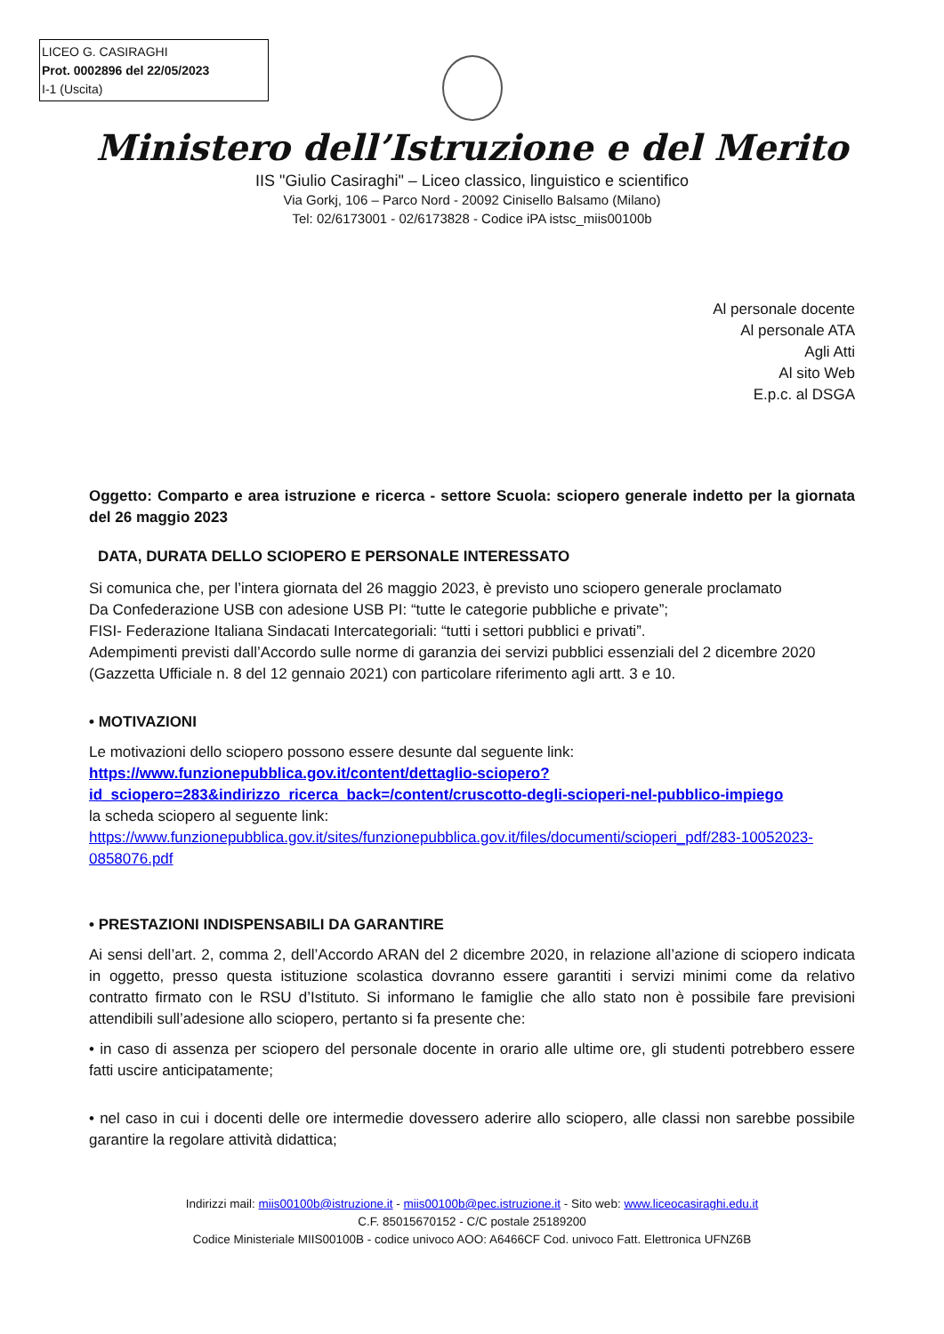LICEO G. CASIRAGHI
Prot. 0002896 del 22/05/2023
I-1 (Uscita)
Ministero dell’Istruzione e del Merito
IIS "Giulio Casiraghi" – Liceo classico, linguistico e scientifico
Via Gorkj, 106 – Parco Nord - 20092 Cinisello Balsamo (Milano)
Tel: 02/6173001 - 02/6173828 - Codice iPA istsc_miis00100b
Al personale docente
Al personale ATA
Agli Atti
Al sito Web
E.p.c. al DSGA
Oggetto: Comparto e area istruzione e ricerca - settore Scuola: sciopero generale indetto per la giornata del 26 maggio 2023
DATA, DURATA DELLO SCIOPERO E PERSONALE INTERESSATO
Si comunica che, per l’intera giornata del 26 maggio 2023, è previsto uno sciopero generale proclamato
Da Confederazione USB con adesione USB PI: “tutte le categorie pubbliche e private”;
FISI- Federazione Italiana Sindacati Intercategoriali: “tutti i settori pubblici e privati”.
Adempimenti previsti dall’Accordo sulle norme di garanzia dei servizi pubblici essenziali del 2 dicembre 2020 (Gazzetta Ufficiale n. 8 del 12 gennaio 2021) con particolare riferimento agli artt. 3 e 10.
• MOTIVAZIONI
Le motivazioni dello sciopero possono essere desunte dal seguente link:
https://www.funzionepubblica.gov.it/content/dettaglio-sciopero?id_sciopero=283&indirizzo_ricerca_back=/content/cruscotto-degli-scioperi-nel-pubblico-impiego
la scheda sciopero al seguente link:
https://www.funzionepubblica.gov.it/sites/funzionepubblica.gov.it/files/documenti/scioperi_pdf/283-10052023-0858076.pdf
• PRESTAZIONI INDISPENSABILI DA GARANTIRE
Ai sensi dell’art. 2, comma 2, dell’Accordo ARAN del 2 dicembre 2020, in relazione all’azione di sciopero indicata in oggetto, presso questa istituzione scolastica dovranno essere garantiti i servizi minimi come da relativo contratto firmato con le RSU d’Istituto. Si informano le famiglie che allo stato non è possibile fare previsioni attendibili sull’adesione allo sciopero, pertanto si fa presente che:
• in caso di assenza per sciopero del personale docente in orario alle ultime ore, gli studenti potrebbero essere fatti uscire anticipatamente;
• nel caso in cui i docenti delle ore intermedie dovessero aderire allo sciopero, alle classi non sarebbe possibile garantire la regolare attività didattica;
Indirizzi mail: miis00100b@istruzione.it - miis00100b@pec.istruzione.it - Sito web: www.liceocasiraghi.edu.it
C.F. 85015670152 - C/C postale 25189200
Codice Ministeriale MIIS00100B - codice univoco AOO: A6466CF Cod. univoco Fatt. Elettronica UFNZ6B